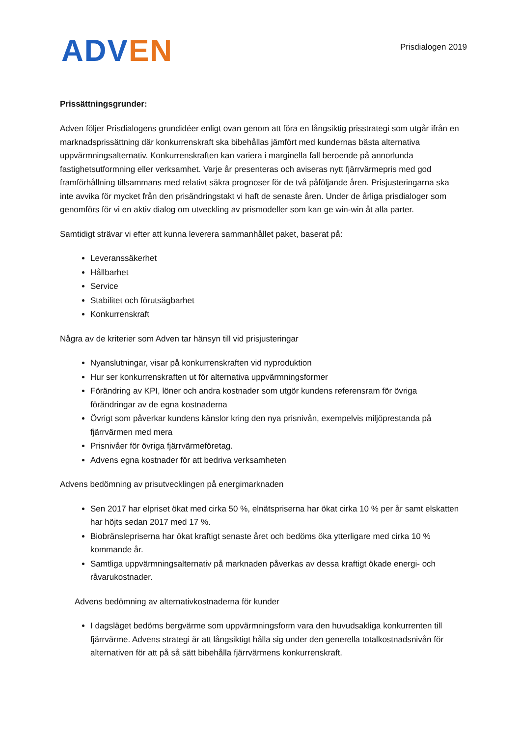ADV EN
Prisdialogen 2019
Prissättningsgrunder:
Adven följer Prisdialogens grundidéer enligt ovan genom att föra en långsiktig prisstrategi som utgår ifrån en marknadsprissättning där konkurrenskraft ska bibehållas jämfört med kundernas bästa alternativa uppvärmningsalternativ. Konkurrenskraften kan variera i marginella fall beroende på annorlunda fastighetsutformning eller verksamhet. Varje år presenteras och aviseras nytt fjärrvärmepris med god framförhållning tillsammans med relativt säkra prognoser för de två påföljande åren. Prisjusteringarna ska inte avvika för mycket från den prisändringstakt vi haft de senaste åren. Under de årliga prisdialoger som genomförs för vi en aktiv dialog om utveckling av prismodeller som kan ge win-win åt alla parter.
Samtidigt strävar vi efter att kunna leverera sammanhållet paket, baserat på:
Leveranssäkerhet
Hållbarhet
Service
Stabilitet och förutsägbarhet
Konkurrenskraft
Några av de kriterier som Adven tar hänsyn till vid prisjusteringar
Nyanslutningar, visar på konkurrenskraften vid nyproduktion
Hur ser konkurrenskraften ut för alternativa uppvärmningsformer
Förändring av KPI, löner och andra kostnader som utgör kundens referensram för övriga förändringar av de egna kostnaderna
Övrigt som påverkar kundens känslor kring den nya prisnivån, exempelvis miljöprestanda på fjärrvärmen med mera
Prisnivåer för övriga fjärrvärmeföretag.
Advens egna kostnader för att bedriva verksamheten
Advens bedömning av prisutvecklingen på energimarknaden
Sen 2017 har elpriset ökat med cirka 50 %, elnätspriserna har ökat cirka 10 % per år samt elskatten har höjts sedan 2017 med 17 %.
Biobränslepriserna har ökat kraftigt senaste året och bedöms öka ytterligare med cirka 10 % kommande år.
Samtliga uppvärmningsalternativ på marknaden påverkas av dessa kraftigt ökade energi- och råvarukostnader.
Advens bedömning av alternativkostnaderna för kunder
I dagsläget bedöms bergvärme som uppvärmningsform vara den huvudsakliga konkurrenten till fjärrvärme. Advens strategi är att långsiktigt hålla sig under den generella totalkostnadsnivån för alternativen för att på så sätt bibehålla fjärrvärmens konkurrenskraft.